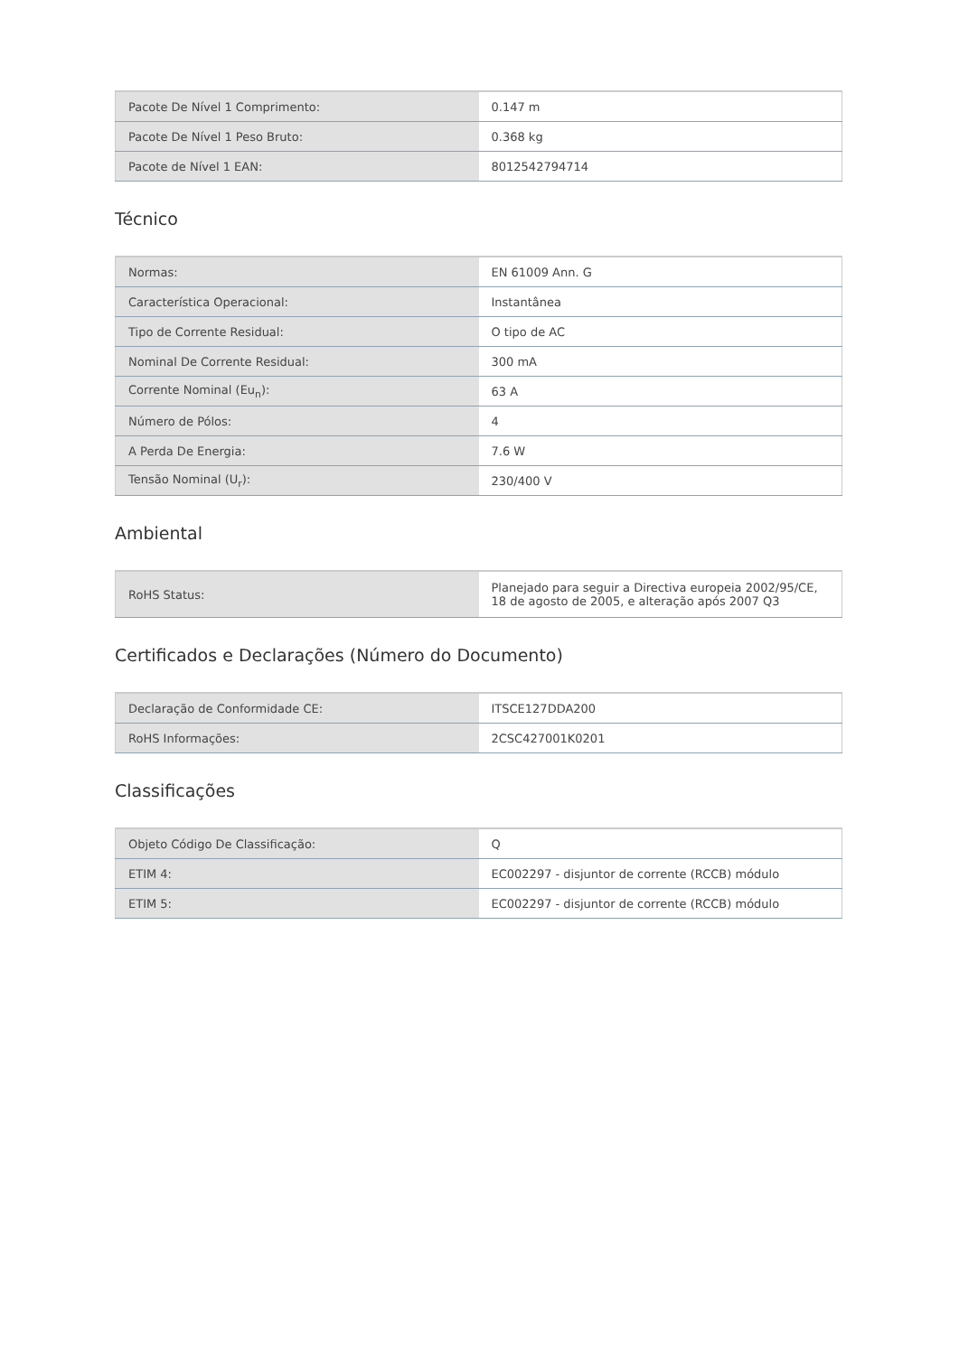| Pacote De Nível 1 Comprimento: | 0.147 m |
| Pacote De Nível 1 Peso Bruto: | 0.368 kg |
| Pacote de Nível 1 EAN: | 8012542794714 |
Técnico
| Normas: | EN 61009 Ann. G |
| Característica Operacional: | Instantânea |
| Tipo de Corrente Residual: | O tipo de AC |
| Nominal De Corrente Residual: | 300 mA |
| Corrente Nominal (Eu<sub>n</sub>): | 63 A |
| Número de Pólos: | 4 |
| A Perda De Energia: | 7.6 W |
| Tensão Nominal (U<sub>r</sub>): | 230/400 V |
Ambiental
| RoHS Status: | Planejado para seguir a Directiva europeia 2002/95/CE, 18 de agosto de 2005, e alteração após 2007 Q3 |
Certificados e Declarações (Número do Documento)
| Declaração de Conformidade CE: | ITSCE127DDA200 |
| RoHS Informações: | 2CSC427001K0201 |
Classificações
| Objeto Código De Classificação: | Q |
| ETIM 4: | EC002297 - disjuntor de corrente (RCCB) módulo |
| ETIM 5: | EC002297 - disjuntor de corrente (RCCB) módulo |